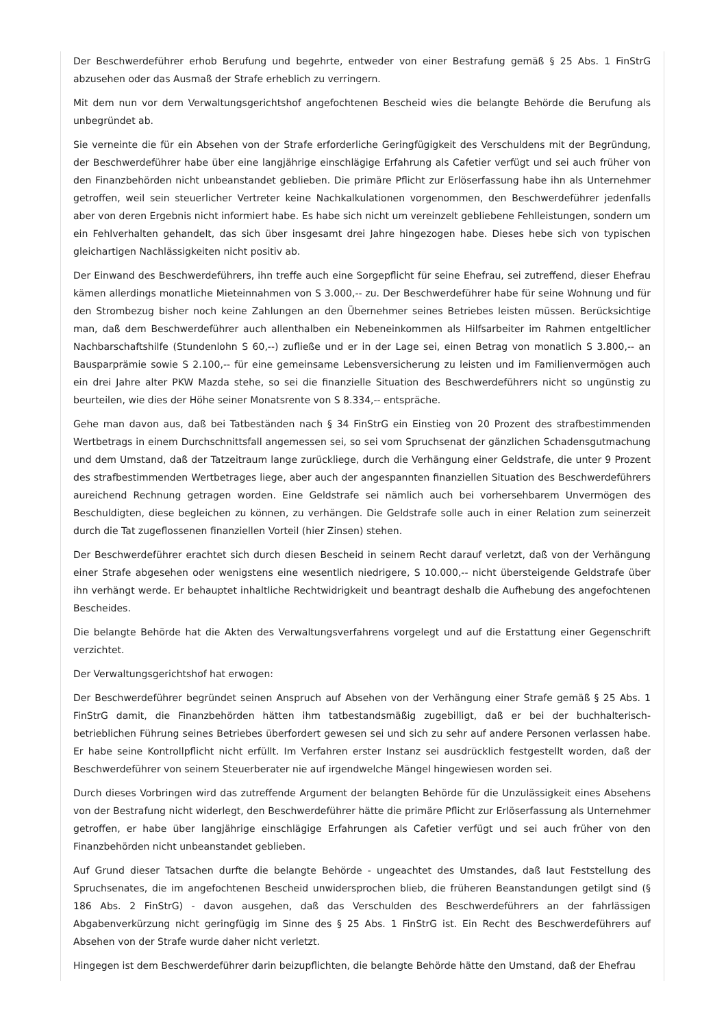Der Beschwerdeführer erhob Berufung und begehrte, entweder von einer Bestrafung gemäß § 25 Abs. 1 FinStrG abzusehen oder das Ausmaß der Strafe erheblich zu verringern.
Mit dem nun vor dem Verwaltungsgerichtshof angefochtenen Bescheid wies die belangte Behörde die Berufung als unbegründet ab.
Sie verneinte die für ein Absehen von der Strafe erforderliche Geringfügigkeit des Verschuldens mit der Begründung, der Beschwerdeführer habe über eine langjährige einschlägige Erfahrung als Cafetier verfügt und sei auch früher von den Finanzbehörden nicht unbeanstandet geblieben. Die primäre Pflicht zur Erlöserfassung habe ihn als Unternehmer getroffen, weil sein steuerlicher Vertreter keine Nachkalkulationen vorgenommen, den Beschwerdeführer jedenfalls aber von deren Ergebnis nicht informiert habe. Es habe sich nicht um vereinzelt gebliebene Fehlleistungen, sondern um ein Fehlverhalten gehandelt, das sich über insgesamt drei Jahre hingezogen habe. Dieses hebe sich von typischen gleichartigen Nachlässigkeiten nicht positiv ab.
Der Einwand des Beschwerdeführers, ihn treffe auch eine Sorgepflicht für seine Ehefrau, sei zutreffend, dieser Ehefrau kämen allerdings monatliche Mieteinnahmen von S 3.000,-- zu. Der Beschwerdeführer habe für seine Wohnung und für den Strombezug bisher noch keine Zahlungen an den Übernehmer seines Betriebes leisten müssen. Berücksichtige man, daß dem Beschwerdeführer auch allenthalben ein Nebeneinkommen als Hilfsarbeiter im Rahmen entgeltlicher Nachbarschaftshilfe (Stundenlohn S 60,--) zufließe und er in der Lage sei, einen Betrag von monatlich S 3.800,-- an Bausparprämie sowie S 2.100,-- für eine gemeinsame Lebensversicherung zu leisten und im Familienvermögen auch ein drei Jahre alter PKW Mazda stehe, so sei die finanzielle Situation des Beschwerdeführers nicht so ungünstig zu beurteilen, wie dies der Höhe seiner Monatsrente von S 8.334,-- entspräche.
Gehe man davon aus, daß bei Tatbeständen nach § 34 FinStrG ein Einstieg von 20 Prozent des strafbestimmenden Wertbetrags in einem Durchschnittsfall angemessen sei, so sei vom Spruchsenat der gänzlichen Schadensgutmachung und dem Umstand, daß der Tatzeitraum lange zurückliege, durch die Verhängung einer Geldstrafe, die unter 9 Prozent des strafbestimmenden Wertbetrages liege, aber auch der angespannten finanziellen Situation des Beschwerdeführers aureichend Rechnung getragen worden. Eine Geldstrafe sei nämlich auch bei vorhersehbarem Unvermögen des Beschuldigten, diese begleichen zu können, zu verhängen. Die Geldstrafe solle auch in einer Relation zum seinerzeit durch die Tat zugeflossenen finanziellen Vorteil (hier Zinsen) stehen.
Der Beschwerdeführer erachtet sich durch diesen Bescheid in seinem Recht darauf verletzt, daß von der Verhängung einer Strafe abgesehen oder wenigstens eine wesentlich niedrigere, S 10.000,-- nicht übersteigende Geldstrafe über ihn verhängt werde. Er behauptet inhaltliche Rechtwidrigkeit und beantragt deshalb die Aufhebung des angefochtenen Bescheides.
Die belangte Behörde hat die Akten des Verwaltungsverfahrens vorgelegt und auf die Erstattung einer Gegenschrift verzichtet.
Der Verwaltungsgerichtshof hat erwogen:
Der Beschwerdeführer begründet seinen Anspruch auf Absehen von der Verhängung einer Strafe gemäß § 25 Abs. 1 FinStrG damit, die Finanzbehörden hätten ihm tatbestandsmäßig zugebilligt, daß er bei der buchhalterisch-betrieblichen Führung seines Betriebes überfordert gewesen sei und sich zu sehr auf andere Personen verlassen habe. Er habe seine Kontrollpflicht nicht erfüllt. Im Verfahren erster Instanz sei ausdrücklich festgestellt worden, daß der Beschwerdeführer von seinem Steuerberater nie auf irgendwelche Mängel hingewiesen worden sei.
Durch dieses Vorbringen wird das zutreffende Argument der belangten Behörde für die Unzulässigkeit eines Absehens von der Bestrafung nicht widerlegt, den Beschwerdeführer hätte die primäre Pflicht zur Erlöserfassung als Unternehmer getroffen, er habe über langjährige einschlägige Erfahrungen als Cafetier verfügt und sei auch früher von den Finanzbehörden nicht unbeanstandet geblieben.
Auf Grund dieser Tatsachen durfte die belangte Behörde - ungeachtet des Umstandes, daß laut Feststellung des Spruchsenates, die im angefochtenen Bescheid unwidersprochen blieb, die früheren Beanstandungen getilgt sind (§ 186 Abs. 2 FinStrG) - davon ausgehen, daß das Verschulden des Beschwerdeführers an der fahrlässigen Abgabenverkürzung nicht geringfügig im Sinne des § 25 Abs. 1 FinStrG ist. Ein Recht des Beschwerdeführers auf Absehen von der Strafe wurde daher nicht verletzt.
Hingegen ist dem Beschwerdeführer darin beizupflichten, die belangte Behörde hätte den Umstand, daß der Ehefrau